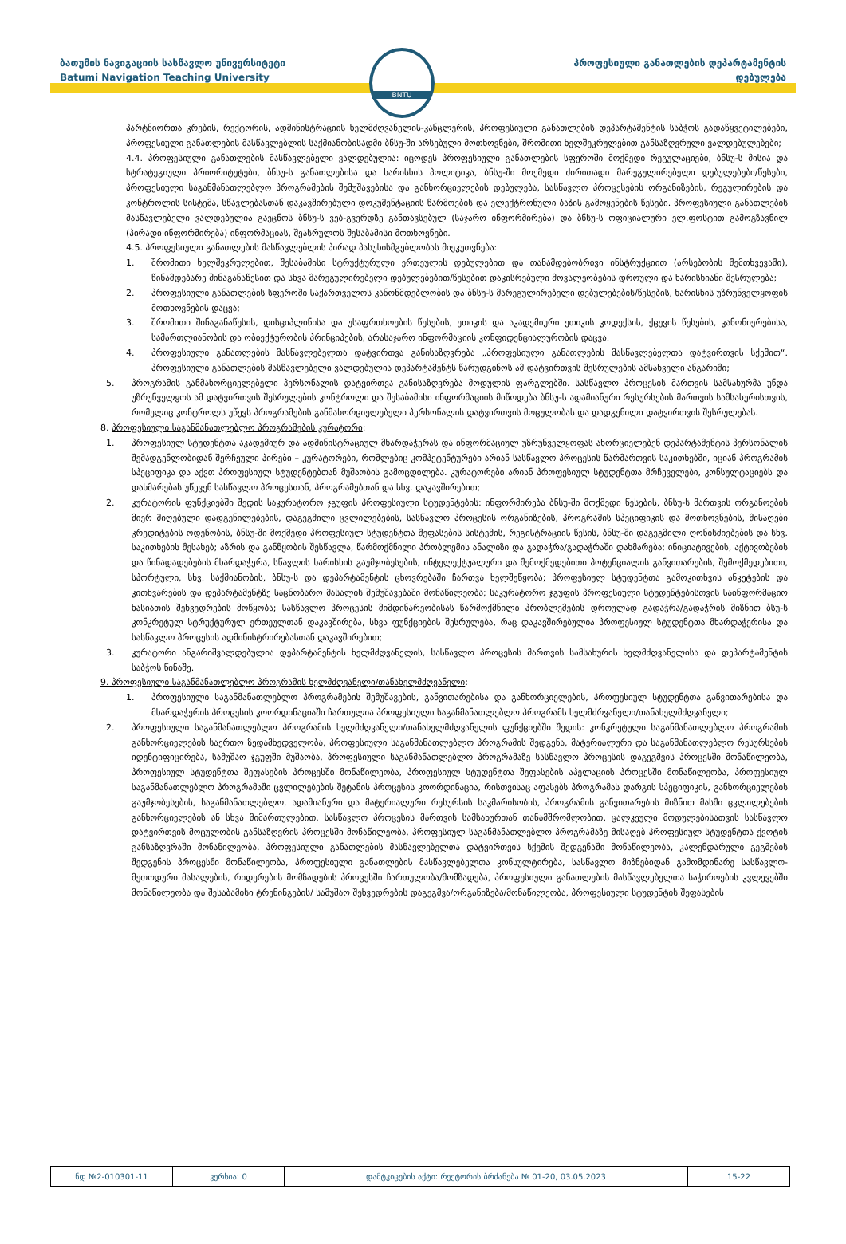ბათუმის ნავიგაციის სასწავლო უნივერსიტეტი
Batumi Navigation Teaching University
BNTU
პროფესიული განათლების დეპარტამენტის
დებულება
პარტნიორთა კრების, რექტორის, ადმინისტრაციის ხელმძღვანელის-კანცლერის, პროფესიული განათლების დეპარტამენტის საბჭოს გადაწყვეტილებები, პროფესიული განათლების მასწავლებლის საქმიანობისადმი ბნსუ-ში არსებული მოთხოვნები, შრომითი ხელშეკრულებით განსაზღვრული ვალდებულებები;
4.4. პროფესიული განათლების მასწავლებელი ვალდებულია: იცოდეს პროფესიული განათლების სფეროში მოქმედი რეგულაციები, ბნსუ-ს მისია და სტრატეგიული პრიორიტეტები, ბნსუ-ს განათლებისა და ხარისხის პოლიტიკა, ბნსუ-ში მოქმედი ძირითადი მარეგულირებელი დებულებები/წესები, პროფესიული საგანმანათლებლო პროგრამების შემუშავებისა და განხორციელების დებულება, სასწავლო პროცესების ორგანიზების, რეგულირების და კონტროლის სისტემა, სწავლებასთან დაკავშირებული დოკუმენტაციის წარმოების და ელექტრონული ბაზის გამოყენების წესები. პროფესიული განათლების მასწავლებელი ვალდებულია გაეცნოს ბნსუ-ს ვებ-გვერდზე განთავსებულ (საჯარო ინფორმირება) და ბნსუ-ს ოფიციალური ელ.ფოსტით გამოგზავნილ (პირადი ინფორმირება) ინფორმაციას, შეასრულოს შესაბამისი მოთხოვნები.
4.5. პროფესიული განათლების მასწავლებლის პირად პასუხისმგებლობას მიეკუთვნება:
1. შრომითი ხელშეკრულებით, შესაბამისი სტრუქტურული ერთეულის დებულებით და თანამდებობრივი ინსტრუქციით (არსებობის შემთხვევაში), წინამდებარე შინაგანაწესით და სხვა მარეგულირებელი დებულებებით/წესებით დაკისრებული მოვალეობების დროული და ხარისხიანი შესრულება;
2. პროფესიული განათლების სფეროში საქართველოს კანონმდებლობის და ბნსუ-ს მარეგულირებელი დებულებების/წესების, ხარისხის უზრუნველყოფის მოთხოვნების დაცვა;
3. შრომითი შინაგანაწესის, დისციპლინისა და უსაფრთხოების წესების, ეთიკის და აკადემიური ეთიკის კოდექსის, ქცევის წესების, კანონიერებისა, სამართლიანობის და ობიექტურობის პრინციპების, არასაჯარო ინფორმაციის კონფიდენციალურობის დაცვა.
4. პროფესიული განათლების მასწავლებელთა დატვირთვა განისაზღვრება „პროფესიული განათლების მასწავლებელთა დატვირთვის სქემით“. პროფესიული განათლების მასწავლებელი ვალდებულია დეპარტამენტს წარუდგინოს ამ დატვირთვის შესრულების ამსახველი ანგარიში;
5. პროგრამის განმახორციელებელი პერსონალის დატვირთვა განისაზღვრება მოდულის ფარგლებში. სასწავლო პროცესის მართვის სამსახურმა უნდა უზრუნველყოს ამ დატვირთვის შესრულების კონტროლი და შესაბამისი ინფორმაციის მიწოდება ბნსუ-ს ადამიანური რესურსების მართვის სამსახურისთვის, რომელიც კონტროლს უწევს პროგრამების განმახორციელებელი პერსონალის დატვირთვის მოცულობას და დადგენილი დატვირთვის შესრულებას.
8. პროფესიული საგანმანათლებლო პროგრამების კურატორი:
1. პროფესიულ სტუდენტთა აკადემიურ და ადმინისტრაციულ მხარდაჭერას და ინფორმაციულ უზრუნველყოფას ახორციელებენ დეპარტამენტის პერსონალის შემადგენლობიდან შერჩეული პირები – კურატორები, რომლებიც კომპეტენტურები არიან სასწავლო პროცესის წარმართვის საკითხებში, იციან პროგრამის სპეციფიკა და აქვთ პროფესიულ სტუდენტებთან მუშაობის გამოცდილება. კურატორები არიან პროფესიულ სტუდენტთა მრჩეველები, კონსულტაციებს და დახმარებას უწევენ სასწავლო პროცესთან, პროგრამებთან და სხვ. დაკავშირებით;
2. კურატორის ფუნქციებში შედის საკურატორო ჯგუფის პროფესიული სტუდენტების: ინფორმირება ბნსუ-ში მოქმედი წესების, ბნსუ-ს მართვის ორგანოების მიერ მიღებული დადგენილებების, დაგეგმილი ცვლილებების, სასწავლო პროცესის ორგანიზების, პროგრამის სპეციფიკის და მოთხოვნების, მისაღები კრედიტების ოდენობის, ბნსუ-ში მოქმედი პროფესიულ სტუდენტთა შეფასების სისტემის, რეგისტრაციის წესის, ბნსუ-ში დაგეგმილი ღონისძიებების და სხვ. საკითხების შესახებ; აზრის და განწყობის შესწავლა, წარმოქმნილი პრობლემის ანალიზი და გადაჭრა/გადაჭრაში დახმარება; ინიციატივების, აქტივობების და წინადადებების მხარდაჭერა, სწავლის ხარისხის გაუმჯობესების, ინტელექტუალური და შემოქმედებითი პოტენციალის განვითარების, შემოქმედებითი, სპორტული, სხვ. საქმიანობის, ბნსუ-ს და დეპარტამენტის ცხოვრებაში ჩართვა ხელშეწყობა; პროფესიულ სტუდენტთა გამოკითხვის ანკეტების და კითხვარების და დეპარტამენტზე საცნობარო მასალის შემუშავებაში მონაწილეობა; საკურატორო ჯგუფის პროფესიული სტუდენტებისთვის საინფორმაციო ხასიათის შეხვედრების მოწყობა; სასწავლო პროცესის მიმდინარეობისას წარმოქმნილი პრობლემების დროულად გადაჭრა/გადაჭრის მიზნით ბსუ-ს კონკრეტულ სტრუქტურულ ერთეულთან დაკავშირება, სხვა ფუნქციების შესრულება, რაც დაკავშირებულია პროფესიულ სტუდენტთა მხარდაჭერისა და სასწავლო პროცესის ადმინისტრირებასთან დაკავშირებით;
3. კურატორი ანგარიშვალდებულია დეპარტამენტის ხელმძღვანელის, სასწავლო პროცესის მართვის სამსახურის ხელმძღვანელისა და დეპარტამენტის საბჭოს წინაშე.
9. პროფესიული საგანმანათლებლო პროგრამის ხელმძღვანელი/თანახელმძღვანელი:
1. პროფესიული საგანმანათლებლო პროგრამების შემუშავების, განვითარებისა და განხორციელების, პროფესიულ სტუდენტთა განვითარებისა და მხარდაჭერის პროცესის კოორდინაციაში ჩართულია პროფესიული საგანმანათლებლო პროგრამს ხელმძრვანელი/თანახელმძღვანელი;
2. პროფესიული საგანმანათლებლო პროგრამის ხელმძღვანელი/თანახელმძღვანელის ფუნქციებში შედის: კონკრეტული საგანმანათლებლო პროგრამის განხორციელების საერთო ზედამხედველობა, პროფესიული საგანმანათლებლო პროგრამის შედგენა, მატერიალური და საგანმანათლებლო რესურსების იდენტიფიცირება, სამუშაო ჯგუფში მუშაობა, პროფესიული საგანმანათლებლო პროგრამაზე სასწავლო პროცესის დაგეგმვის პროცესში მონაწილეობა, პროფესიულ სტუდენტთა შეფასების პროცესში მონაწილეობა, პროფესიულ სტუდენტთა შეფასების აპელაციის პროცესში მონაწილეობა, პროფესიულ საგანმანათლებლო პროგრამაში ცვლილებების შეტანის პროცესის კოორდინაცია, რისთვისაც აფასებს პროგრამას დარგის სპეციფიკის, განხორციელების გაუმჯობესების, საგანმანათლებლო, ადამიანური და მატერიალური რესურსის საკმარისობის, პროგრამის განვითარების მიზნით მასში ცვლილებების განხორციელების ან სხვა მიმართულებით, სასწავლო პროცესის მართვის სამსახურთან თანამშრომლობით, ცალკეული მოდულებისათვის სასწავლო დატვირთვის მოცულობის განსაზღვრის პროცესში მონაწილეობა, პროფესიულ საგანმანათლებლო პროგრამაზე მისაღებ პროფესიულ სტუდენტთა ქვოტის განსაზღვრაში მონაწილეობა, პროფესიული განათლების მასწავლებელთა დატვირთვის სქემის შედგენაში მონაწილეობა, კალენდარული გეგმების შედგენის პროცესში მონაწილეობა, პროფესიული განათლების მასწავლებელთა კონსულტირება, სასწავლო მიზნებიდან გამომდინარე სასწავლო-მეთოდური მასალების, რიდერების მომზადების პროცესში ჩართულობა/მომზადება, პროფესიული განათლების მასწავლებელთა საჭიროების კვლევებში მონაწილეობა და შესაბამისი ტრენინგების/ სამუშაო შეხვედრების დაგეგმვა/ორგანიზება/მონაწილეობა, პროფესიული სტუდენტის შეფასების
| ნდ №2-010301-11 | ვერსია: 0 | დამტკიცების აქტი: რექტორის ბრძანება № 01-20, 03.05.2023 | 15-22 |